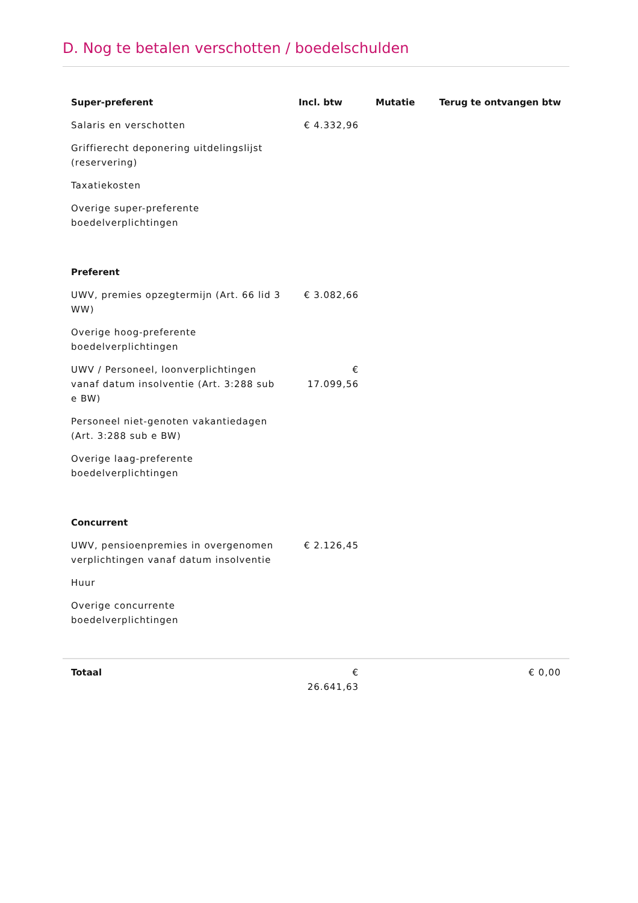D. Nog te betalen verschotten / boedelschulden
| Super-preferent | Incl. btw | Mutatie | Terug te ontvangen btw |
| --- | --- | --- | --- |
| Salaris en verschotten | € 4.332,96 | | |
| Griffierecht deponering uitdelingslijst (reservering) | | | |
| Taxatiekosten | | | |
| Overige super-preferente boedelverplichtingen | | | |
| Preferent | | | |
| UWV, premies opzegtermijn (Art. 66 lid 3 WW) | € 3.082,66 | | |
| Overige hoog-preferente boedelverplichtingen | | | |
| UWV / Personeel, loonverplichtingen vanaf datum insolventie (Art. 3:288 sub e BW) | € 17.099,56 | | |
| Personeel niet-genoten vakantiedagen (Art. 3:288 sub e BW) | | | |
| Overige laag-preferente boedelverplichtingen | | | |
| Concurrent | | | |
| UWV, pensioenpremies in overgenomen verplichtingen vanaf datum insolventie | € 2.126,45 | | |
| Huur | | | |
| Overige concurrente boedelverplichtingen | | | |
| Totaal | € 26.641,63 | | € 0,00 |